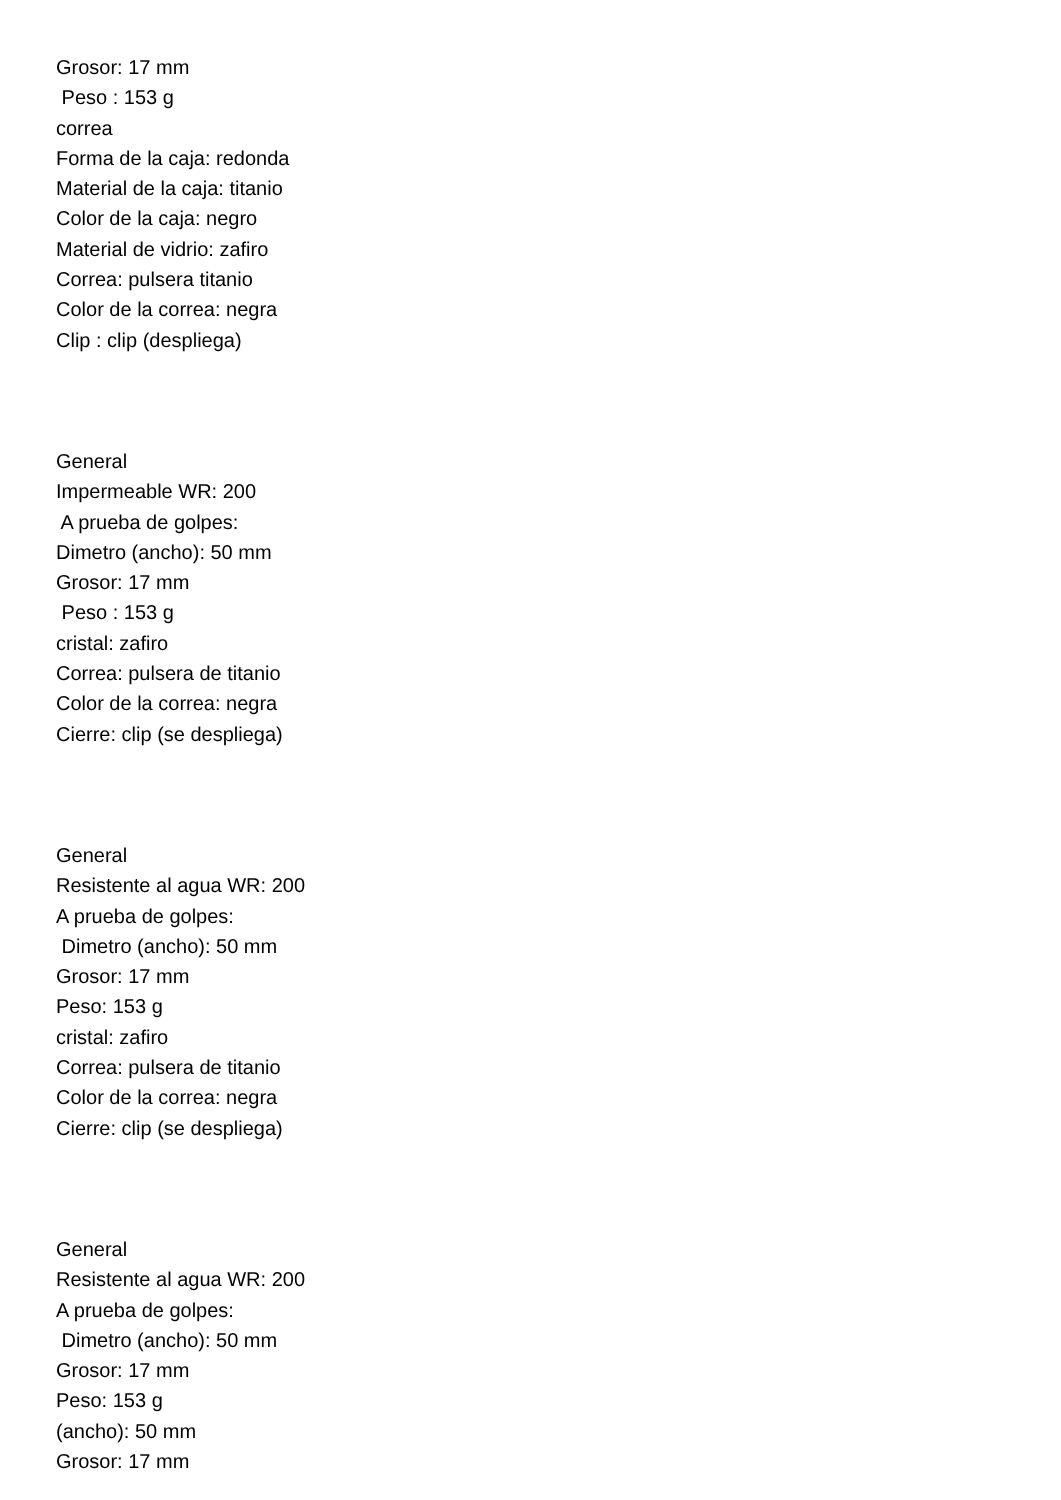Grosor: 17 mm Peso : 153 g correa Forma de la caja: redonda Material de la caja: titanio Color de la caja: negro Material de vidrio: zafiro Correa: pulsera titanio Color de la correa: negra Clip : clip (despliega)
General Impermeable WR: 200 A prueba de golpes: Dimetro (ancho): 50 mm Grosor: 17 mm Peso : 153 g cristal: zafiro Correa: pulsera de titanio Color de la correa: negra Cierre: clip (se despliega)
General Resistente al agua WR: 200 A prueba de golpes: Dimetro (ancho): 50 mm Grosor: 17 mm Peso: 153 g cristal: zafiro Correa: pulsera de titanio Color de la correa: negra Cierre: clip (se despliega)
General Resistente al agua WR: 200 A prueba de golpes: Dimetro (ancho): 50 mm Grosor: 17 mm Peso: 153 g (ancho): 50 mm Grosor: 17 mm